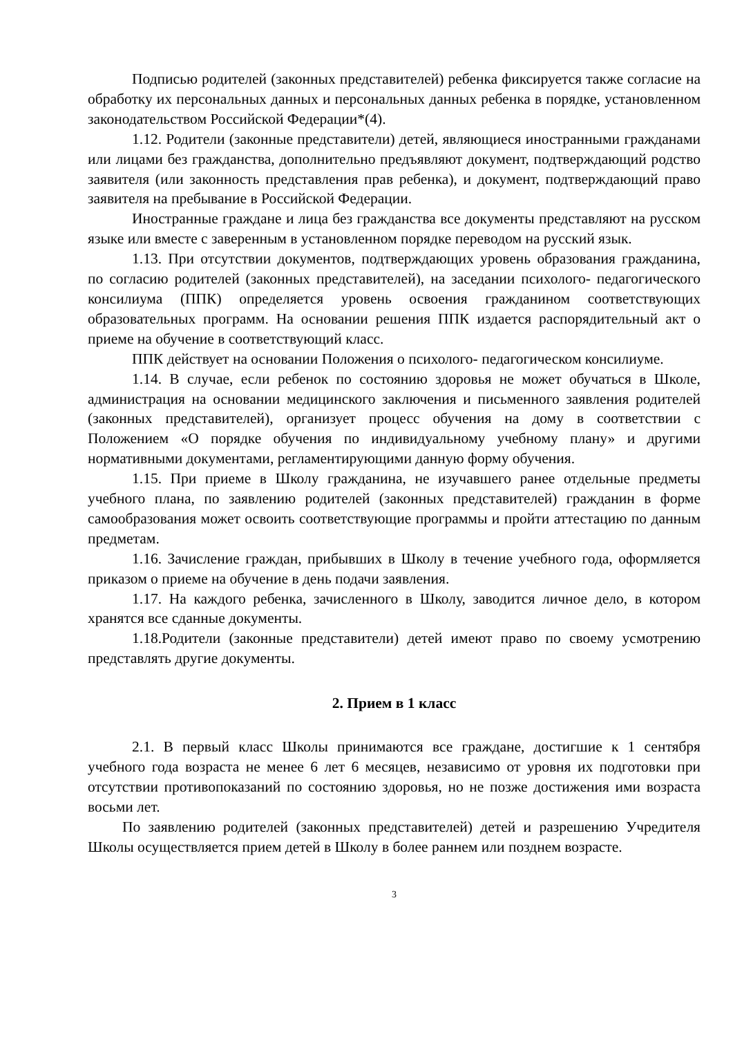Подписью родителей (законных представителей) ребенка фиксируется также согласие на обработку их персональных данных и персональных данных ребенка в порядке, установленном законодательством Российской Федерации*(4).
1.12. Родители (законные представители) детей, являющиеся иностранными гражданами или лицами без гражданства, дополнительно предъявляют документ, подтверждающий родство заявителя (или законность представления прав ребенка), и документ, подтверждающий право заявителя на пребывание в Российской Федерации.
Иностранные граждане и лица без гражданства все документы представляют на русском языке или вместе с заверенным в установленном порядке переводом на русский язык.
1.13. При отсутствии документов, подтверждающих уровень образования гражданина, по согласию родителей (законных представителей), на заседании психолого- педагогического консилиума (ППК) определяется уровень освоения гражданином соответствующих образовательных программ. На основании решения ППК издается распорядительный акт о приеме на обучение в соответствующий класс.
ППК действует на основании Положения о психолого- педагогическом консилиуме.
1.14. В случае, если ребенок по состоянию здоровья не может обучаться в Школе, администрация на основании медицинского заключения и письменного заявления родителей (законных представителей), организует процесс обучения на дому в соответствии с Положением «О порядке обучения по индивидуальному учебному плану» и другими нормативными документами, регламентирующими данную форму обучения.
1.15. При приеме в Школу гражданина, не изучавшего ранее отдельные предметы учебного плана, по заявлению родителей (законных представителей) гражданин в форме самообразования может освоить соответствующие программы и пройти аттестацию по данным предметам.
1.16. Зачисление граждан, прибывших в Школу в течение учебного года, оформляется приказом о приеме на обучение в день подачи заявления.
1.17. На каждого ребенка, зачисленного в Школу, заводится личное дело, в котором хранятся все сданные документы.
1.18.Родители (законные представители) детей имеют право по своему усмотрению представлять другие документы.
2. Прием в 1 класс
2.1. В первый класс Школы принимаются все граждане, достигшие к 1 сентября учебного года возраста не менее 6 лет 6 месяцев, независимо от уровня их подготовки при отсутствии противопоказаний по состоянию здоровья, но не позже достижения ими возраста восьми лет.
По заявлению родителей (законных представителей) детей и разрешению Учредителя Школы осуществляется прием детей в Школу в более раннем или позднем возрасте.
3